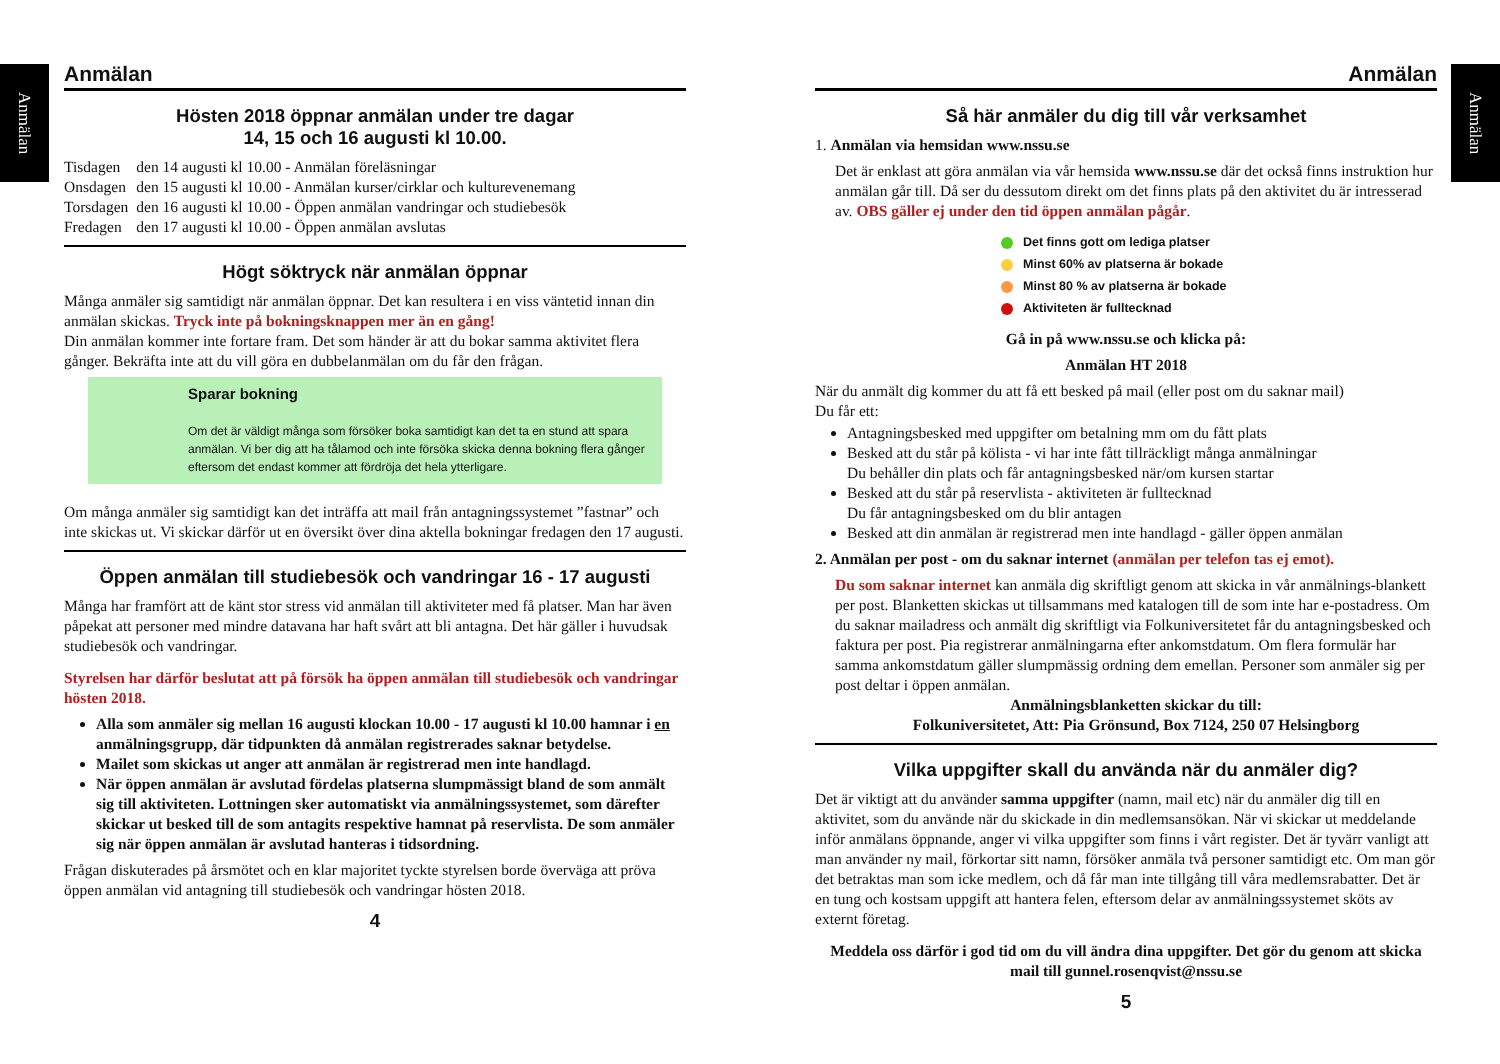Anmälan
Anmälan
Anmälan
Hösten 2018 öppnar anmälan under tre dagar
14, 15 och 16 augusti kl 10.00.
| Tisdagen | den 14 augusti kl 10.00 - Anmälan föreläsningar |
| Onsdagen | den 15 augusti kl 10.00 - Anmälan kurser/cirklar och kulturevenemang |
| Torsdagen | den 16 augusti kl 10.00 - Öppen anmälan vandringar och studiebesök |
| Fredagen | den 17 augusti kl 10.00 - Öppen anmälan avslutas |
Högt söktryck när anmälan öppnar
Många anmäler sig samtidigt när anmälan öppnar. Det kan resultera i en viss väntetid innan din anmälan skickas. Tryck inte på bokningsknappen mer än en gång!
Din anmälan kommer inte fortare fram. Det som händer är att du bokar samma aktivitet flera gånger. Bekräfta inte att du vill göra en dubbelanmälan om du får den frågan.
Sparar bokning
Om det är väldigt många som försöker boka samtidigt kan det ta en stund att spara anmälan. Vi ber dig att ha tålamod och inte försöka skicka denna bokning flera gånger eftersom det endast kommer att fördröja det hela ytterligare.
Om många anmäler sig samtidigt kan det inträffa att mail från antagningssystemet ”fastnar” och inte skickas ut. Vi skickar därför ut en översikt över dina aktella bokningar fredagen den 17 augusti.
Öppen anmälan till studiebesök och vandringar 16 - 17 augusti
Många har framfört att de känt stor stress vid anmälan till aktiviteter med få platser. Man har även påpekat att personer med mindre datavana har haft svårt att bli antagna. Det här gäller i huvudsak studiebesök och vandringar.
Styrelsen har därför beslutat att på försök ha öppen anmälan till studiebesök och vandringar hösten 2018.
Alla som anmäler sig mellan 16 augusti klockan 10.00 - 17 augusti kl 10.00 hamnar i en anmälningsgrupp, där tidpunkten då anmälan registrerades saknar betydelse.
Mailet som skickas ut anger att anmälan är registrerad men inte handlagd.
När öppen anmälan är avslutad fördelas platserna slumpmässigt bland de som anmält sig till aktiviteten. Lottningen sker automatiskt via anmälningssystemet, som därefter skickar ut besked till de som antagits respektive hamnat på reservlista. De som anmäler sig när öppen anmälan är avslutad hanteras i tidsordning.
Frågan diskuterades på årsmötet och en klar majoritet tyckte styrelsen borde överväga att pröva öppen anmälan vid antagning till studiebesök och vandringar hösten 2018.
4
Anmälan
Så här anmäler du dig till vår verksamhet
1. Anmälan via hemsidan www.nssu.se
Det är enklast att göra anmälan via vår hemsida www.nssu.se där det också finns instruktion hur anmälan går till. Då ser du dessutom direkt om det finns plats på den aktivitet du är intresserad av. OBS gäller ej under den tid öppen anmälan pågår.
Det finns gott om lediga platser
Minst 60% av platserna är bokade
Minst 80 % av platserna är bokade
Aktiviteten är fulltecknad
Gå in på www.nssu.se och klicka på:
Anmälan HT 2018
När du anmält dig kommer du att få ett besked på mail (eller post om du saknar mail)
Du får ett:
Antagningsbesked med uppgifter om betalning mm om du fått plats
Besked att du står på kölista - vi har inte fått tillräckligt många anmälningar
Du behåller din plats och får antagningsbesked när/om kursen startar
Besked att du står på reservlista - aktiviteten är fulltecknad
Du får antagningsbesked om du blir antagen
Besked att din anmälan är registrerad men inte handlagd - gäller öppen anmälan
2. Anmälan per post - om du saknar internet (anmälan per telefon tas ej emot).
Du som saknar internet kan anmäla dig skriftligt genom att skicka in vår anmälnings-blankett per post. Blanketten skickas ut tillsammans med katalogen till de som inte har e-postadress. Om du saknar mailadress och anmält dig skriftligt via Folkuniversitetet får du antagningsbesked och faktura per post. Pia registrerar anmälningarna efter ankomstdatum. Om flera formulär har samma ankomstdatum gäller slumpmässig ordning dem emellan. Personer som anmäler sig per post deltar i öppen anmälan.
Anmälningsblanketten skickar du till:
Folkuniversitetet, Att: Pia Grönsund, Box 7124, 250 07 Helsingborg
Vilka uppgifter skall du använda när du anmäler dig?
Det är viktigt att du använder samma uppgifter (namn, mail etc) när du anmäler dig till en aktivitet, som du använde när du skickade in din medlemsansökan. När vi skickar ut meddelande inför anmälans öppnande, anger vi vilka uppgifter som finns i vårt register. Det är tyvärr vanligt att man använder ny mail, förkortar sitt namn, försöker anmäla två personer samtidigt etc. Om man gör det betraktas man som icke medlem, och då får man inte tillgång till våra medlemsrabatter. Det är en tung och kostsam uppgift att hantera felen, eftersom delar av anmälningssystemet sköts av externt företag.
Meddela oss därför i god tid om du vill ändra dina uppgifter. Det gör du genom att skicka mail till gunnel.rosenqvist@nssu.se
5